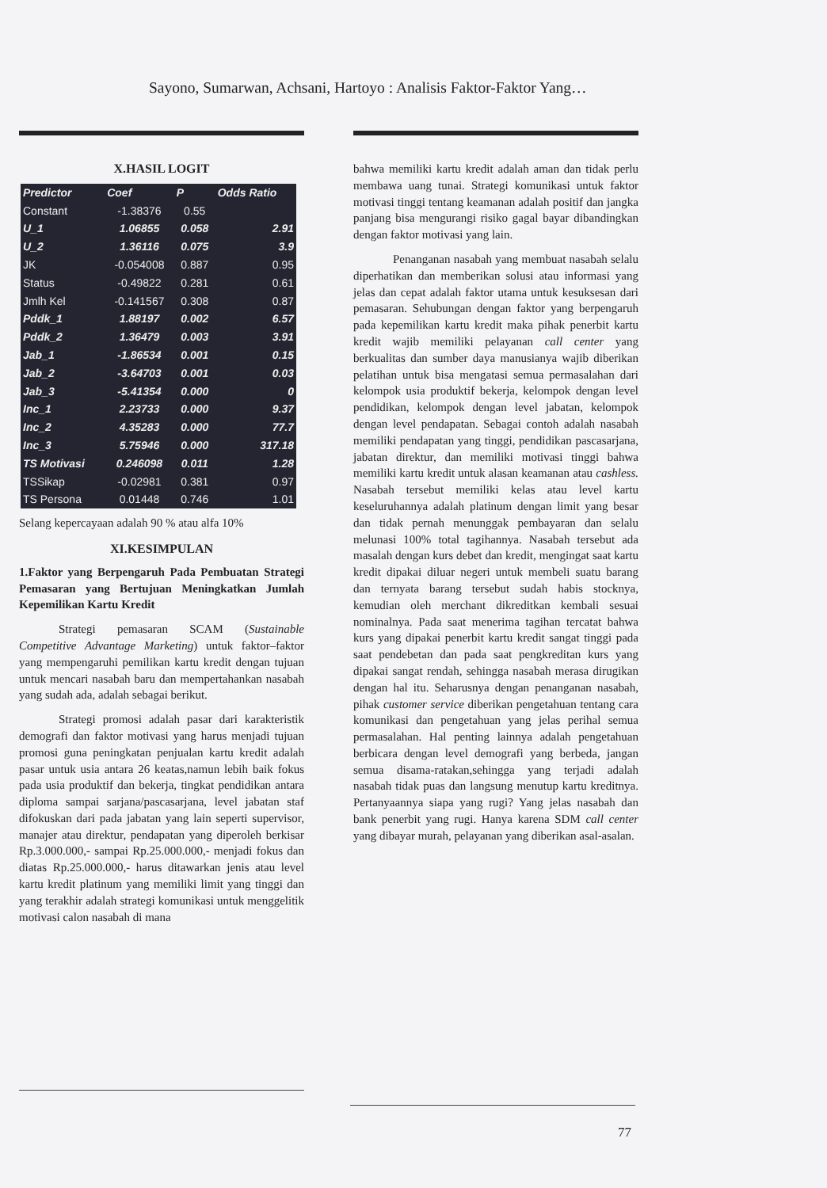Sayono, Sumarwan, Achsani, Hartoyo : Analisis Faktor-Faktor Yang…
X.HASIL LOGIT
| Predictor | Coef | P | Odds Ratio |
| --- | --- | --- | --- |
| Constant | -1.38376 | 0.55 | |
| U_1 | 1.06855 | 0.058 | 2.91 |
| U_2 | 1.36116 | 0.075 | 3.9 |
| JK | -0.054008 | 0.887 | 0.95 |
| Status | -0.49822 | 0.281 | 0.61 |
| Jmlh Kel | -0.141567 | 0.308 | 0.87 |
| Pddk_1 | 1.88197 | 0.002 | 6.57 |
| Pddk_2 | 1.36479 | 0.003 | 3.91 |
| Jab_1 | -1.86534 | 0.001 | 0.15 |
| Jab_2 | -3.64703 | 0.001 | 0.03 |
| Jab_3 | -5.41354 | 0.000 | 0 |
| Inc_1 | 2.23733 | 0.000 | 9.37 |
| Inc_2 | 4.35283 | 0.000 | 77.7 |
| Inc_3 | 5.75946 | 0.000 | 317.18 |
| TS Motivasi | 0.246098 | 0.011 | 1.28 |
| TSSikap | -0.02981 | 0.381 | 0.97 |
| TS Persona | 0.01448 | 0.746 | 1.01 |
Selang kepercayaan adalah 90 % atau alfa 10%
XI.KESIMPULAN
1.Faktor yang Berpengaruh Pada Pembuatan Strategi Pemasaran yang Bertujuan Meningkatkan Jumlah Kepemilikan Kartu Kredit
Strategi pemasaran SCAM (Sustainable Competitive Advantage Marketing) untuk faktor–faktor yang mempengaruhi pemilikan kartu kredit dengan tujuan untuk mencari nasabah baru dan mempertahankan nasabah yang sudah ada, adalah sebagai berikut.
Strategi promosi adalah pasar dari karakteristik demografi dan faktor motivasi yang harus menjadi tujuan promosi guna peningkatan penjualan kartu kredit adalah pasar untuk usia antara 26 keatas,namun lebih baik fokus pada usia produktif dan bekerja, tingkat pendidikan antara diploma sampai sarjana/pascasarjana, level jabatan staf difokuskan dari pada jabatan yang lain seperti supervisor, manajer atau direktur, pendapatan yang diperoleh berkisar Rp.3.000.000,- sampai Rp.25.000.000,- menjadi fokus dan diatas Rp.25.000.000,- harus ditawarkan jenis atau level kartu kredit platinum yang memiliki limit yang tinggi dan yang terakhir adalah strategi komunikasi untuk menggelitik motivasi calon nasabah di mana
bahwa memiliki kartu kredit adalah aman dan tidak perlu membawa uang tunai. Strategi komunikasi untuk faktor motivasi tinggi tentang keamanan adalah positif dan jangka panjang bisa mengurangi risiko gagal bayar dibandingkan dengan faktor motivasi yang lain.
Penanganan nasabah yang membuat nasabah selalu diperhatikan dan memberikan solusi atau informasi yang jelas dan cepat adalah faktor utama untuk kesuksesan dari pemasaran. Sehubungan dengan faktor yang berpengaruh pada kepemilikan kartu kredit maka pihak penerbit kartu kredit wajib memiliki pelayanan call center yang berkualitas dan sumber daya manusianya wajib diberikan pelatihan untuk bisa mengatasi semua permasalahan dari kelompok usia produktif bekerja, kelompok dengan level pendidikan, kelompok dengan level jabatan, kelompok dengan level pendapatan. Sebagai contoh adalah nasabah memiliki pendapatan yang tinggi, pendidikan pascasarjana, jabatan direktur, dan memiliki motivasi tinggi bahwa memiliki kartu kredit untuk alasan keamanan atau cashless. Nasabah tersebut memiliki kelas atau level kartu keseluruhannya adalah platinum dengan limit yang besar dan tidak pernah menunggak pembayaran dan selalu melunasi 100% total tagihannya. Nasabah tersebut ada masalah dengan kurs debet dan kredit, mengingat saat kartu kredit dipakai diluar negeri untuk membeli suatu barang dan ternyata barang tersebut sudah habis stocknya, kemudian oleh merchant dikreditkan kembali sesuai nominalnya. Pada saat menerima tagihan tercatat bahwa kurs yang dipakai penerbit kartu kredit sangat tinggi pada saat pendebetan dan pada saat pengkreditan kurs yang dipakai sangat rendah, sehingga nasabah merasa dirugikan dengan hal itu. Seharusnya dengan penanganan nasabah, pihak customer service diberikan pengetahuan tentang cara komunikasi dan pengetahuan yang jelas perihal semua permasalahan. Hal penting lainnya adalah pengetahuan berbicara dengan level demografi yang berbeda, jangan semua disama-ratakan,sehingga yang terjadi adalah nasabah tidak puas dan langsung menutup kartu kreditnya. Pertanyaannya siapa yang rugi? Yang jelas nasabah dan bank penerbit yang rugi. Hanya karena SDM call center yang dibayar murah, pelayanan yang diberikan asal-asalan.
77